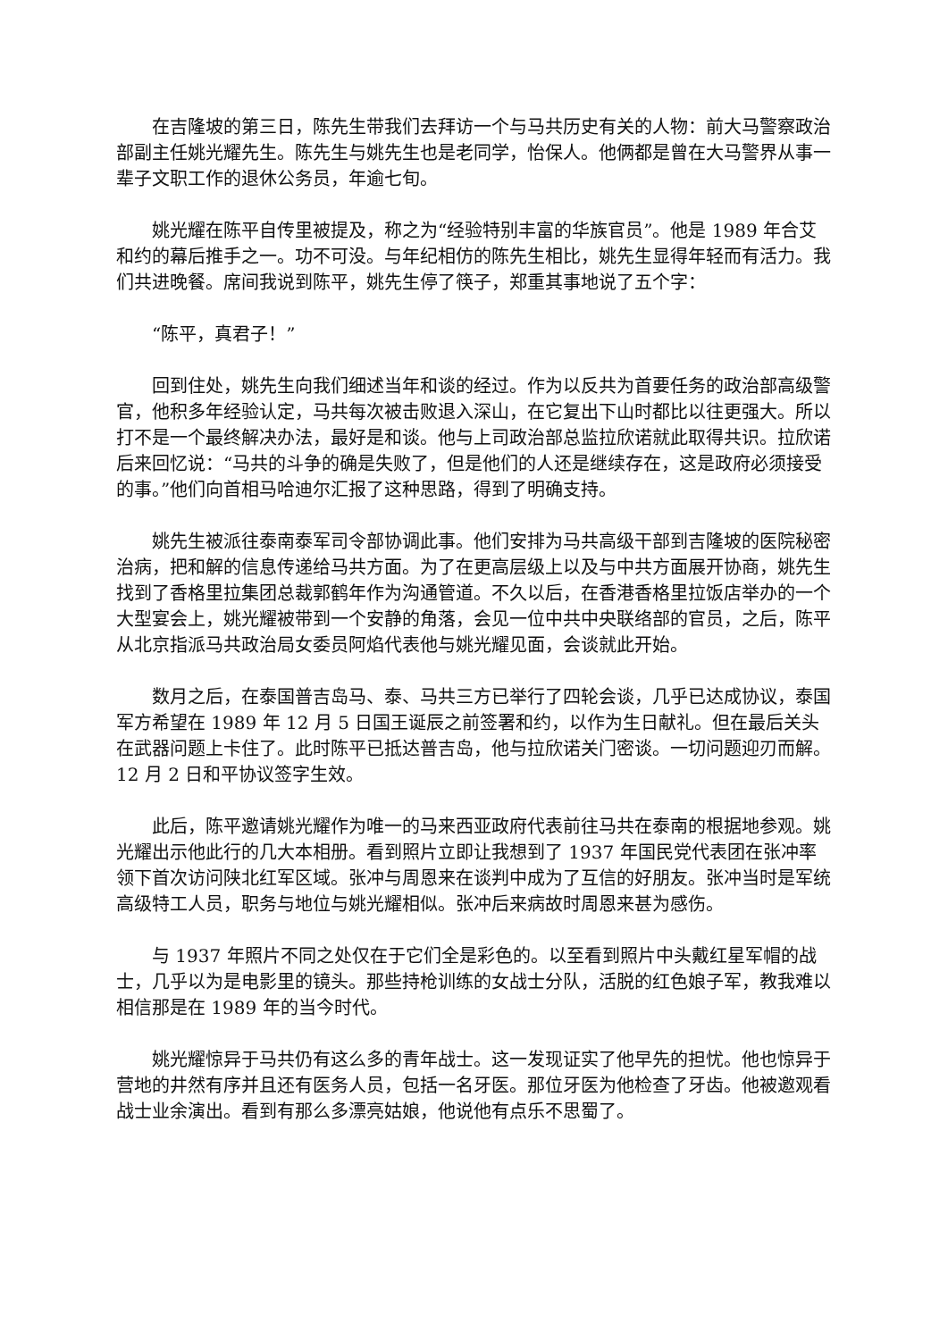在吉隆坡的第三日，陈先生带我们去拜访一个与马共历史有关的人物：前大马警察政治部副主任姚光耀先生。陈先生与姚先生也是老同学，怡保人。他俩都是曾在大马警界从事一辈子文职工作的退休公务员，年逾七旬。
姚光耀在陈平自传里被提及，称之为“经验特别丰富的华族官员”。他是 1989 年合艾和约的幕后推手之一。功不可没。与年纪相仿的陈先生相比，姚先生显得年轻而有活力。我们共进晚餐。席间我说到陈平，姚先生停了筷子，郑重其事地说了五个字：
“陈平，真君子！”
回到住处，姚先生向我们细述当年和谈的经过。作为以反共为首要任务的政治部高级警官，他积多年经验认定，马共每次被击败退入深山，在它复出下山时都比以往更强大。所以打不是一个最终解决办法，最好是和谈。他与上司政治部总监拉欣诺就此取得共识。拉欣诺后来回忆说：“马共的斗争的确是失败了，但是他们的人还是继续存在，这是政府必须接受的事。”他们向首相马哈迪尔汇报了这种思路，得到了明确支持。
姚先生被派往泰南泰军司令部协调此事。他们安排为马共高级干部到吉隆坡的医院秘密治病，把和解的信息传递给马共方面。为了在更高层级上以及与中共方面展开协商，姚先生找到了香格里拉集团总裁郭鹤年作为沟通管道。不久以后，在香港香格里拉饭店举办的一个大型宴会上，姚光耀被带到一个安静的角落，会见一位中共中央联络部的官员，之后，陈平从北京指派马共政治局女委员阿焰代表他与姚光耀见面，会谈就此开始。
数月之后，在泰国普吉岛马、泰、马共三方已举行了四轮会谈，几乎已达成协议，泰国军方希望在 1989 年 12 月 5 日国王诞辰之前签署和约，以作为生日献礼。但在最后关头在武器问题上卡住了。此时陈平已抵达普吉岛，他与拉欣诺关门密谈。一切问题迎刃而解。12 月 2 日和平协议签字生效。
此后，陈平邀请姚光耀作为唯一的马来西亚政府代表前往马共在泰南的根据地参观。姚光耀出示他此行的几大本相册。看到照片立即让我想到了 1937 年国民党代表团在张冲率领下首次访问陕北红军区域。张冲与周恩来在谈判中成为了互信的好朋友。张冲当时是军统高级特工人员，职务与地位与姚光耀相似。张冲后来病故时周恩来甚为感伤。
与 1937 年照片不同之处仅在于它们全是彩色的。以至看到照片中头戴红星军帽的战士，几乎以为是电影里的镜头。那些持枪训练的女战士分队，活脱的红色娘子军，教我难以相信那是在 1989 年的当今时代。
姚光耀惊异于马共仍有这么多的青年战士。这一发现证实了他早先的担忧。他也惊异于营地的井然有序并且还有医务人员，包括一名牙医。那位牙医为他检查了牙齿。他被邀观看战士业余演出。看到有那么多漂亮姑娘，他说他有点乐不思蜀了。